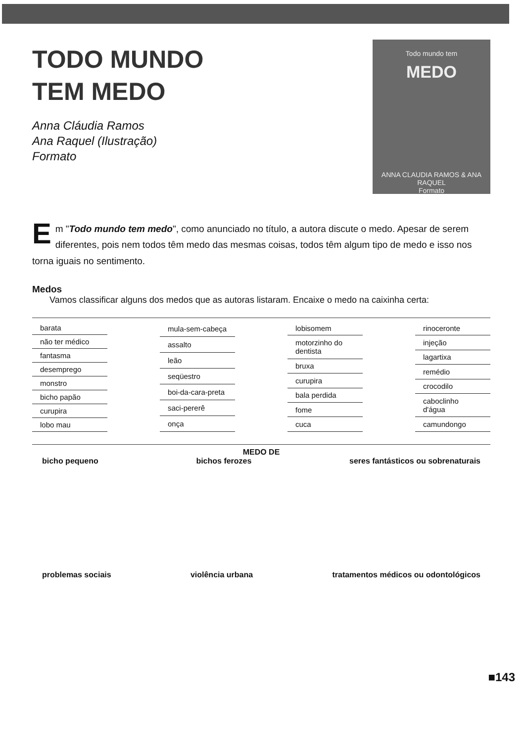TODO MUNDO
TEM MEDO
Anna Cláudia Ramos
Ana Raquel (Ilustração)
Formato
Todo mundo tem
MEDO
ANNA CLAUDIA RAMOS & ANA RAQUEL
Formato
Em "Todo mundo tem medo", como anunciado no título, a autora discute o medo. Apesar de serem diferentes, pois nem todos têm medo das mesmas coisas, todos têm algum tipo de medo e isso nos torna iguais no sentimento.
Medos
Vamos classificar alguns dos medos que as autoras listaram. Encaixe o medo na caixinha certa:
| barata |
| não ter médico |
| fantasma |
| desemprego |
| monstro |
| bicho papão |
| curupira |
| lobo mau |
| mula-sem-cabeça |
| assalto |
| leão |
| seqüestro |
| boi-da-cara-preta |
| saci-pererê |
| onça |
| lobisomem |
| motorzinho do dentista |
| bruxa |
| curupira |
| bala perdida |
| fome |
| cuca |
| rinoceronte |
| injeção |
| lagartixa |
| remédio |
| crocodilo |
| caboclinho d'água |
| camundongo |
MEDO DE
bicho pequeno bichos ferozes seres fantásticos ou sobrenaturais
problemas sociais violência urbana tratamentos médicos ou odontológicos
■143